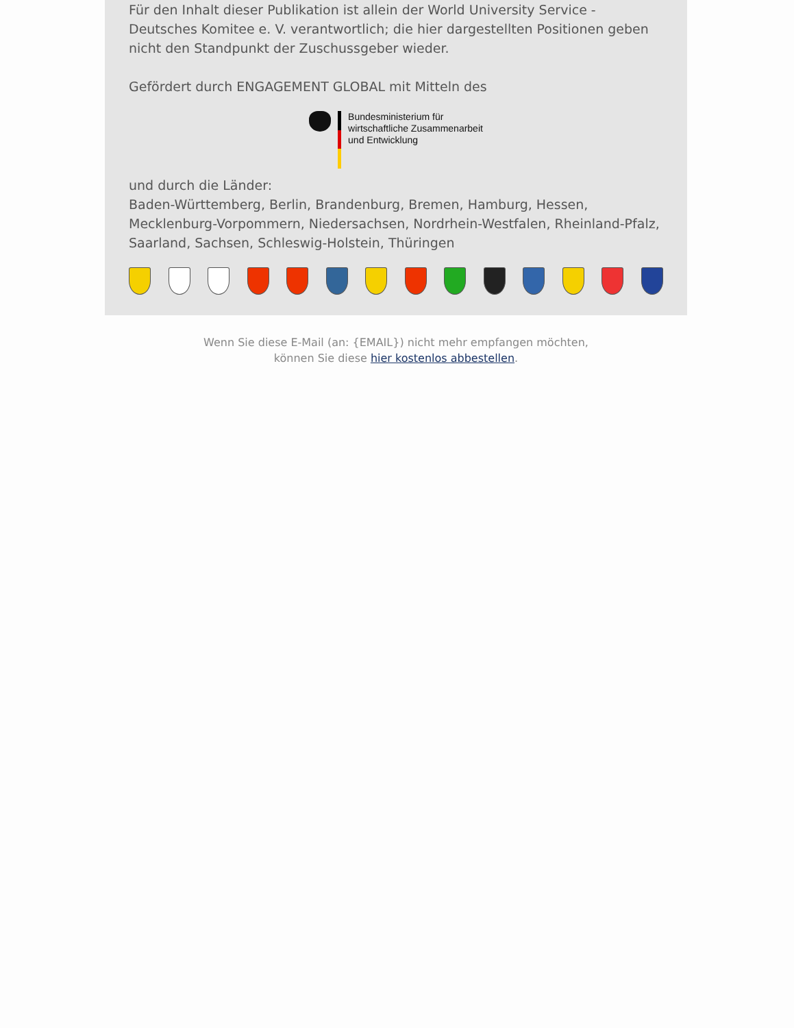Für den Inhalt dieser Publikation ist allein der World University Service - Deutsches Komitee e. V. verantwortlich; die hier dargestellten Positionen geben nicht den Standpunkt der Zuschussgeber wieder.
Gefördert durch ENGAGEMENT GLOBAL mit Mitteln des
Bundesministerium für
wirtschaftliche Zusammenarbeit
und Entwicklung
und durch die Länder:
Baden-Württemberg, Berlin, Brandenburg, Bremen, Hamburg, Hessen, Mecklenburg-Vorpommern, Niedersachsen, Nordrhein-Westfalen, Rheinland-Pfalz, Saarland, Sachsen, Schleswig-Holstein, Thüringen
Wenn Sie diese E-Mail (an: {EMAIL}) nicht mehr empfangen möchten,
können Sie diese hier kostenlos abbestellen.